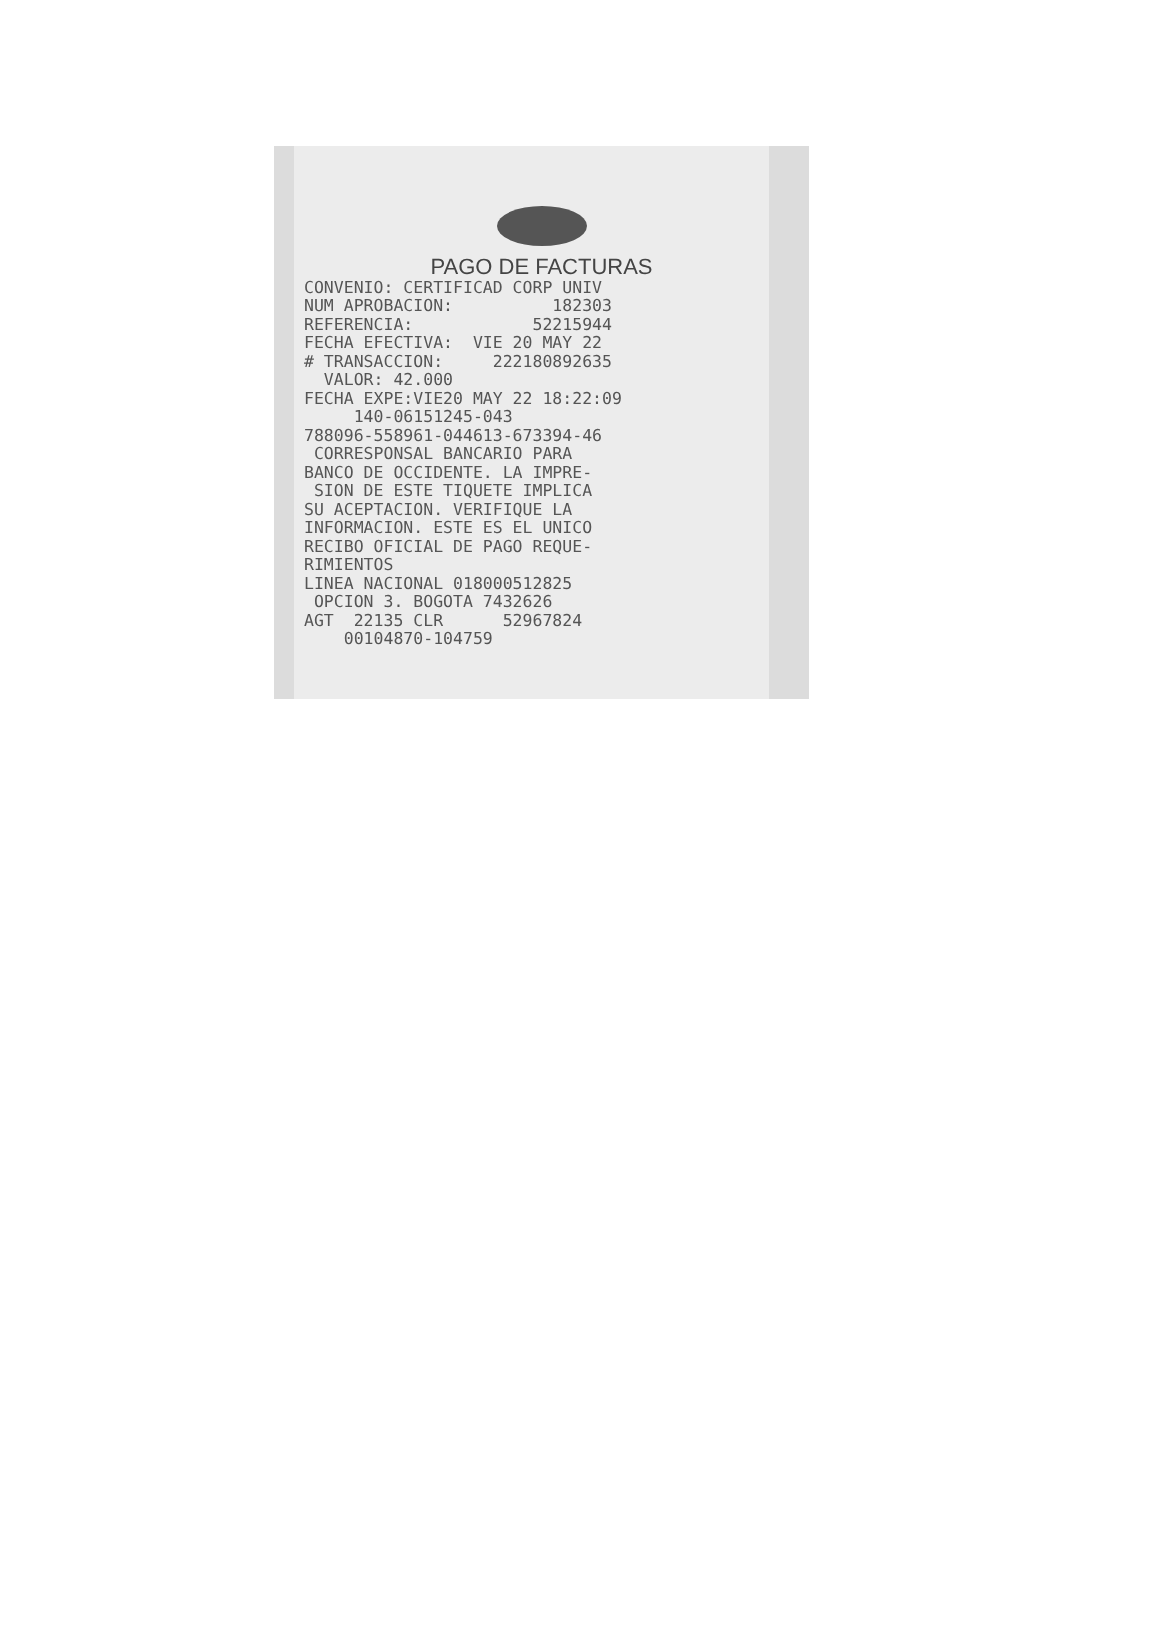PAGO DE FACTURAS
CONVENIO: CERTIFICAD CORP UNIV NUM APROBACION: 182303 REFERENCIA: 52215944 FECHA EFECTIVA: VIE 20 MAY 22 # TRANSACCION: 222180892635 VALOR: 42.000 FECHA EXPE:VIE20 MAY 22 18:22:09 140-06151245-043 788096-558961-044613-673394-46 CORRESPONSAL BANCARIO PARA BANCO DE OCCIDENTE. LA IMPRE- SION DE ESTE TIQUETE IMPLICA SU ACEPTACION. VERIFIQUE LA INFORMACION. ESTE ES EL UNICO RECIBO OFICIAL DE PAGO REQUE- RIMIENTOS LINEA NACIONAL 018000512825 OPCION 3. BOGOTA 7432626 AGT 22135 CLR 52967824 00104870-104759